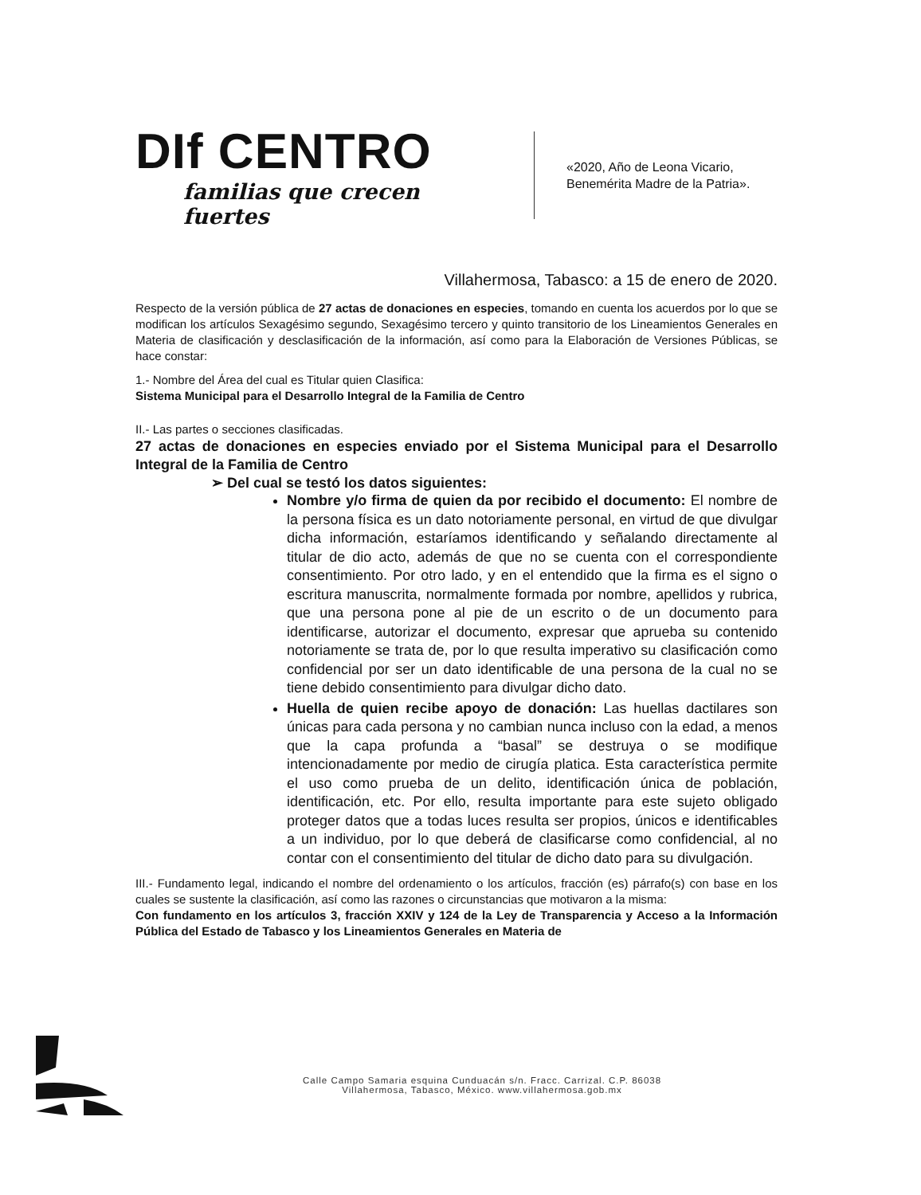DIf CENTRO
familias que crecen fuertes
«2020, Año de Leona Vicario,
Benemérita Madre de la Patria».
Villahermosa, Tabasco: a 15 de enero de 2020.
Respecto de la versión pública de 27 actas de donaciones en especies, tomando en cuenta los acuerdos por lo que se modifican los artículos Sexagésimo segundo, Sexagésimo tercero y quinto transitorio de los Lineamientos Generales en Materia de clasificación y desclasificación de la información, así como para la Elaboración de Versiones Públicas, se hace constar:
1.- Nombre del Área del cual es Titular quien Clasifica:
Sistema Municipal para el Desarrollo Integral de la Familia de Centro
II.- Las partes o secciones clasificadas.
27 actas de donaciones en especies enviado por el Sistema Municipal para el Desarrollo Integral de la Familia de Centro
➢ Del cual se testó los datos siguientes:
Nombre y/o firma de quien da por recibido el documento: El nombre de la persona física es un dato notoriamente personal, en virtud de que divulgar dicha información, estaríamos identificando y señalando directamente al titular de dio acto, además de que no se cuenta con el correspondiente consentimiento. Por otro lado, y en el entendido que la firma es el signo o escritura manuscrita, normalmente formada por nombre, apellidos y rubrica, que una persona pone al pie de un escrito o de un documento para identificarse, autorizar el documento, expresar que aprueba su contenido notoriamente se trata de, por lo que resulta imperativo su clasificación como confidencial por ser un dato identificable de una persona de la cual no se tiene debido consentimiento para divulgar dicho dato.
Huella de quien recibe apoyo de donación: Las huellas dactilares son únicas para cada persona y no cambian nunca incluso con la edad, a menos que la capa profunda a “basal” se destruya o se modifique intencionadamente por medio de cirugía platica. Esta característica permite el uso como prueba de un delito, identificación única de población, identificación, etc. Por ello, resulta importante para este sujeto obligado proteger datos que a todas luces resulta ser propios, únicos e identificables a un individuo, por lo que deberá de clasificarse como confidencial, al no contar con el consentimiento del titular de dicho dato para su divulgación.
III.- Fundamento legal, indicando el nombre del ordenamiento o los artículos, fracción (es) párrafo(s) con base en los cuales se sustente la clasificación, así como las razones o circunstancias que motivaron a la misma:
Con fundamento en los artículos 3, fracción XXIV y 124 de la Ley de Transparencia y Acceso a la Información Pública del Estado de Tabasco y los Lineamientos Generales en Materia de
Calle Campo Samaria esquina Cunduacán s/n. Fracc. Carrizal. C.P. 86038
Villahermosa, Tabasco, México. www.villahermosa.gob.mx